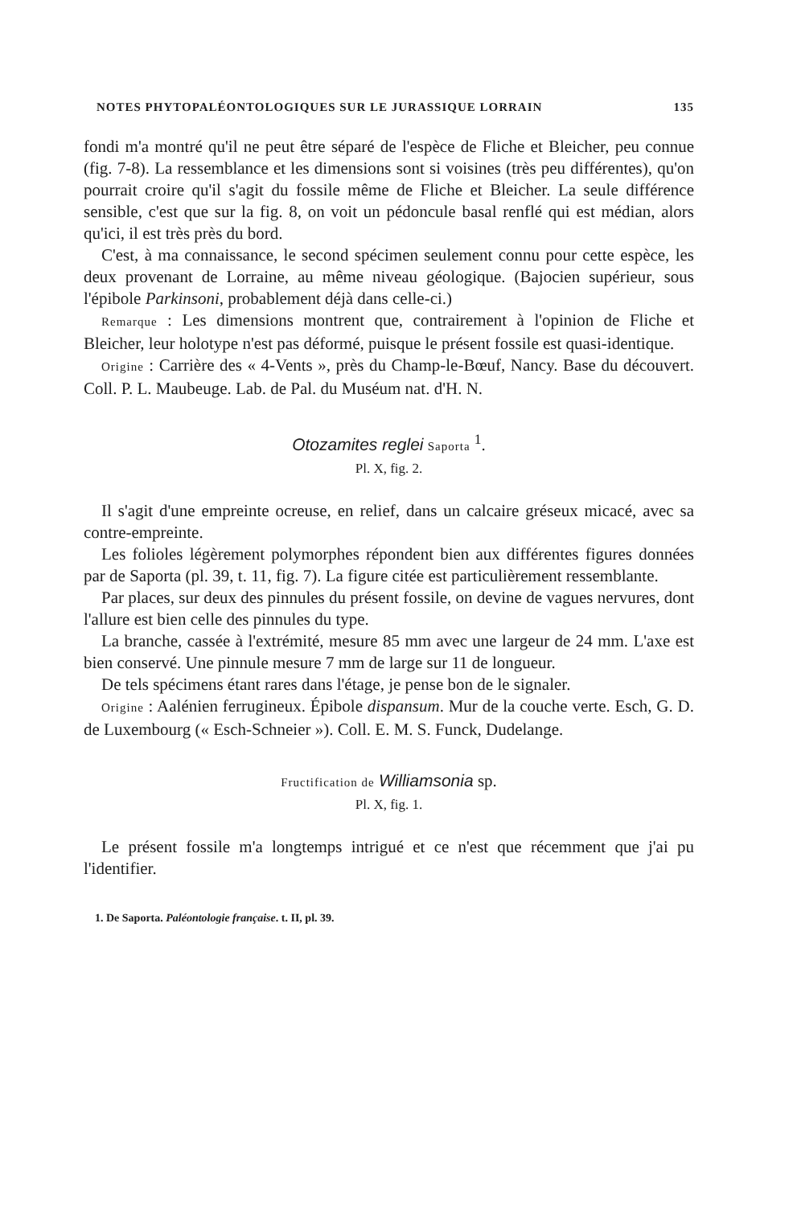NOTES PHYTOPALÉONTOLOGIQUES SUR LE JURASSIQUE LORRAIN 135
fondi m'a montré qu'il ne peut être séparé de l'espèce de Fliche et Bleicher, peu connue (fig. 7-8). La ressemblance et les dimensions sont si voisines (très peu différentes), qu'on pourrait croire qu'il s'agit du fossile même de Fliche et Bleicher. La seule différence sensible, c'est que sur la fig. 8, on voit un pédoncule basal renflé qui est médian, alors qu'ici, il est très près du bord.
C'est, à ma connaissance, le second spécimen seulement connu pour cette espèce, les deux provenant de Lorraine, au même niveau géologique. (Bajocien supérieur, sous l'épibole Parkinsoni, probablement déjà dans celle-ci.)
Remarque : Les dimensions montrent que, contrairement à l'opinion de Fliche et Bleicher, leur holotype n'est pas déformé, puisque le présent fossile est quasi-identique.
Origine : Carrière des « 4-Vents », près du Champ-le-Bœuf, Nancy. Base du découvert. Coll. P. L. Maubeuge. Lab. de Pal. du Muséum nat. d'H. N.
Otozamites reglei Saporta <sup>1</sup>.
Pl. X, fig. 2.
Il s'agit d'une empreinte ocreuse, en relief, dans un calcaire gréseux micacé, avec sa contre-empreinte.
Les folioles légèrement polymorphes répondent bien aux différentes figures données par de Saporta (pl. 39, t. 11, fig. 7). La figure citée est particulièrement ressemblante.
Par places, sur deux des pinnules du présent fossile, on devine de vagues nervures, dont l'allure est bien celle des pinnules du type.
La branche, cassée à l'extrémité, mesure 85 mm avec une largeur de 24 mm. L'axe est bien conservé. Une pinnule mesure 7 mm de large sur 11 de longueur.
De tels spécimens étant rares dans l'étage, je pense bon de le signaler.
Origine : Aalénien ferrugineux. Épibole dispansum. Mur de la couche verte. Esch, G. D. de Luxembourg (« Esch-Schneier »). Coll. E. M. S. Funck, Dudelange.
Fructification de Williamsonia sp.
Pl. X, fig. 1.
Le présent fossile m'a longtemps intrigué et ce n'est que récemment que j'ai pu l'identifier.
1. De Saporta. Paléontologie française. t. II, pl. 39.